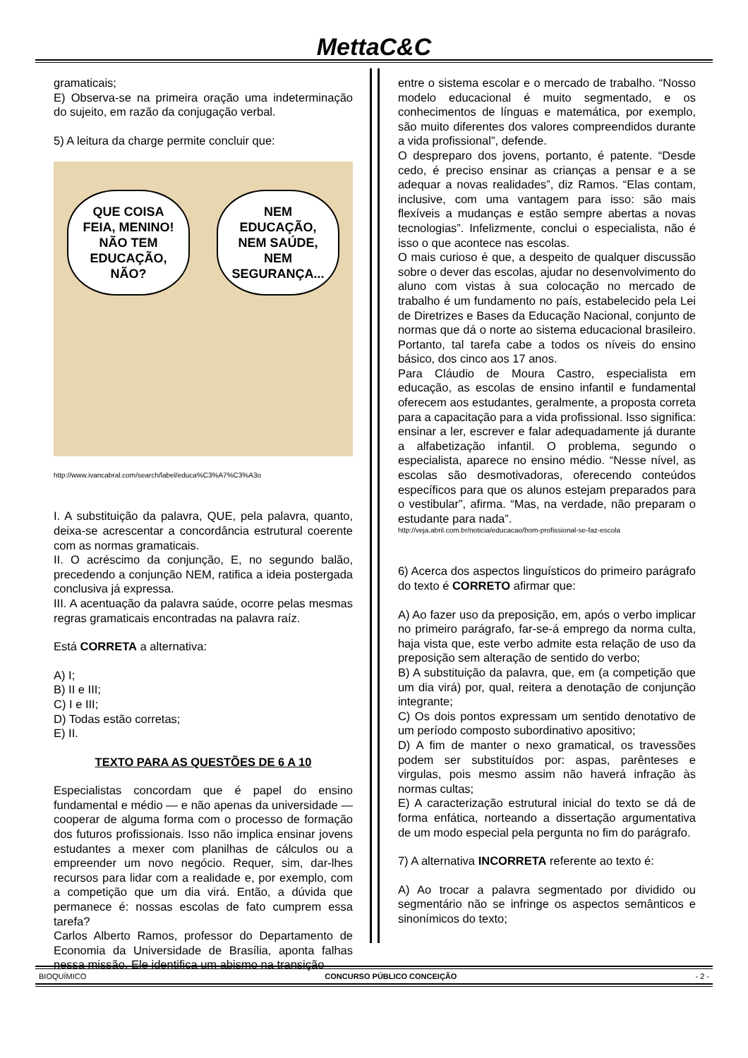MettaC&C
gramaticais;
E) Observa-se na primeira oração uma indeterminação do sujeito, em razão da conjugação verbal.
5) A leitura da charge permite concluir que:
QUE COISA FEIA, MENINO! NÃO TEM EDUCAÇÃO, NÃO?
NEM EDUCAÇÃO, NEM SAÚDE, NEM SEGURANÇA...
http://www.ivancabral.com/search/label/educa%C3%A7%C3%A3o
I. A substituição da palavra, QUE, pela palavra, quanto, deixa-se acrescentar a concordância estrutural coerente com as normas gramaticais.
II. O acréscimo da conjunção, E, no segundo balão, precedendo a conjunção NEM, ratifica a ideia postergada conclusiva já expressa.
III. A acentuação da palavra saúde, ocorre pelas mesmas regras gramaticais encontradas na palavra raíz.
Está CORRETA a alternativa:
A) I;
B) II e III;
C) I e III;
D) Todas estão corretas;
E) II.
TEXTO PARA AS QUESTÕES DE 6 A 10
Especialistas concordam que é papel do ensino fundamental e médio — e não apenas da universidade — cooperar de alguma forma com o processo de formação dos futuros profissionais. Isso não implica ensinar jovens estudantes a mexer com planilhas de cálculos ou a empreender um novo negócio. Requer, sim, dar-lhes recursos para lidar com a realidade e, por exemplo, com a competição que um dia virá. Então, a dúvida que permanece é: nossas escolas de fato cumprem essa tarefa?
Carlos Alberto Ramos, professor do Departamento de Economia da Universidade de Brasília, aponta falhas nessa missão. Ele identifica um abismo na transição
entre o sistema escolar e o mercado de trabalho. “Nosso modelo educacional é muito segmentado, e os conhecimentos de línguas e matemática, por exemplo, são muito diferentes dos valores compreendidos durante a vida profissional”, defende.
O despreparo dos jovens, portanto, é patente. “Desde cedo, é preciso ensinar as crianças a pensar e a se adequar a novas realidades”, diz Ramos. “Elas contam, inclusive, com uma vantagem para isso: são mais flexíveis a mudanças e estão sempre abertas a novas tecnologias”. Infelizmente, conclui o especialista, não é isso o que acontece nas escolas.
O mais curioso é que, a despeito de qualquer discussão sobre o dever das escolas, ajudar no desenvolvimento do aluno com vistas à sua colocação no mercado de trabalho é um fundamento no país, estabelecido pela Lei de Diretrizes e Bases da Educação Nacional, conjunto de normas que dá o norte ao sistema educacional brasileiro. Portanto, tal tarefa cabe a todos os níveis do ensino básico, dos cinco aos 17 anos.
Para Cláudio de Moura Castro, especialista em educação, as escolas de ensino infantil e fundamental oferecem aos estudantes, geralmente, a proposta correta para a capacitação para a vida profissional. Isso significa: ensinar a ler, escrever e falar adequadamente já durante a alfabetização infantil. O problema, segundo o especialista, aparece no ensino médio. “Nesse nível, as escolas são desmotivadoras, oferecendo conteúdos específicos para que os alunos estejam preparados para o vestibular”, afirma. “Mas, na verdade, não preparam o estudante para nada”.
http://veja.abril.com.br/noticia/educacao/bom-profissional-se-faz-escola
6) Acerca dos aspectos linguísticos do primeiro parágrafo do texto é CORRETO afirmar que:
A) Ao fazer uso da preposição, em, após o verbo implicar no primeiro parágrafo, far-se-á emprego da norma culta, haja vista que, este verbo admite esta relação de uso da preposição sem alteração de sentido do verbo;
B) A substituição da palavra, que, em (a competição que um dia virá) por, qual, reitera a denotação de conjunção integrante;
C) Os dois pontos expressam um sentido denotativo de um período composto subordinativo apositivo;
D) A fim de manter o nexo gramatical, os travessões podem ser substituídos por: aspas, parênteses e virgulas, pois mesmo assim não haverá infração às normas cultas;
E) A caracterização estrutural inicial do texto se dá de forma enfática, norteando a dissertação argumentativa de um modo especial pela pergunta no fim do parágrafo.
7) A alternativa INCORRETA referente ao texto é:
A) Ao trocar a palavra segmentado por dividido ou segmentário não se infringe os aspectos semânticos e sinonímicos do texto;
BIOQUÍMICO CONCURSO PÚBLICO CONCEIÇÃO - 2 -